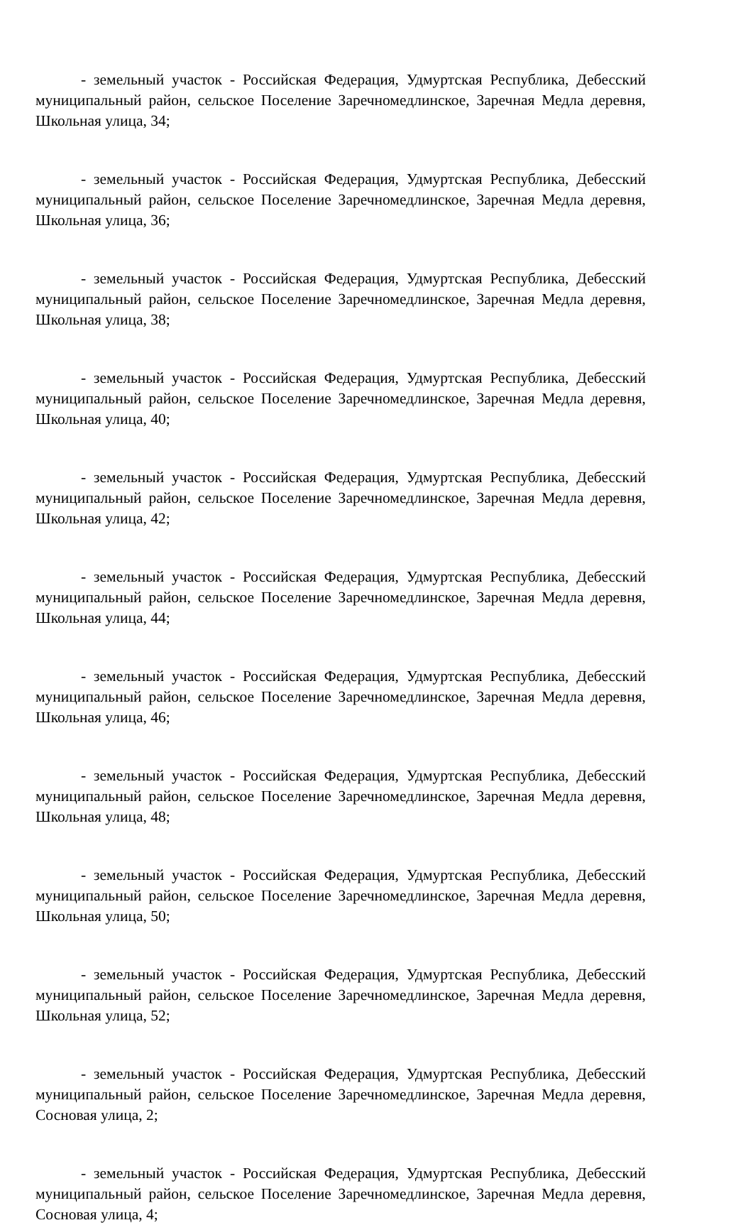- земельный участок - Российская Федерация, Удмуртская Республика, Дебесский муниципальный район, сельское Поселение Заречномедлинское, Заречная Медла деревня, Школьная улица, 34;
- земельный участок - Российская Федерация, Удмуртская Республика, Дебесский муниципальный район, сельское Поселение Заречномедлинское, Заречная Медла деревня, Школьная улица, 36;
- земельный участок - Российская Федерация, Удмуртская Республика, Дебесский муниципальный район, сельское Поселение Заречномедлинское, Заречная Медла деревня, Школьная улица, 38;
- земельный участок - Российская Федерация, Удмуртская Республика, Дебесский муниципальный район, сельское Поселение Заречномедлинское, Заречная Медла деревня, Школьная улица, 40;
- земельный участок - Российская Федерация, Удмуртская Республика, Дебесский муниципальный район, сельское Поселение Заречномедлинское, Заречная Медла деревня, Школьная улица, 42;
- земельный участок - Российская Федерация, Удмуртская Республика, Дебесский муниципальный район, сельское Поселение Заречномедлинское, Заречная Медла деревня, Школьная улица, 44;
- земельный участок - Российская Федерация, Удмуртская Республика, Дебесский муниципальный район, сельское Поселение Заречномедлинское, Заречная Медла деревня, Школьная улица, 46;
- земельный участок - Российская Федерация, Удмуртская Республика, Дебесский муниципальный район, сельское Поселение Заречномедлинское, Заречная Медла деревня, Школьная улица, 48;
- земельный участок - Российская Федерация, Удмуртская Республика, Дебесский муниципальный район, сельское Поселение Заречномедлинское, Заречная Медла деревня, Школьная улица, 50;
- земельный участок - Российская Федерация, Удмуртская Республика, Дебесский муниципальный район, сельское Поселение Заречномедлинское, Заречная Медла деревня, Школьная улица, 52;
- земельный участок - Российская Федерация, Удмуртская Республика, Дебесский муниципальный район, сельское Поселение Заречномедлинское, Заречная Медла деревня, Сосновая улица, 2;
- земельный участок - Российская Федерация, Удмуртская Республика, Дебесский муниципальный район, сельское Поселение Заречномедлинское, Заречная Медла деревня, Сосновая улица, 4;